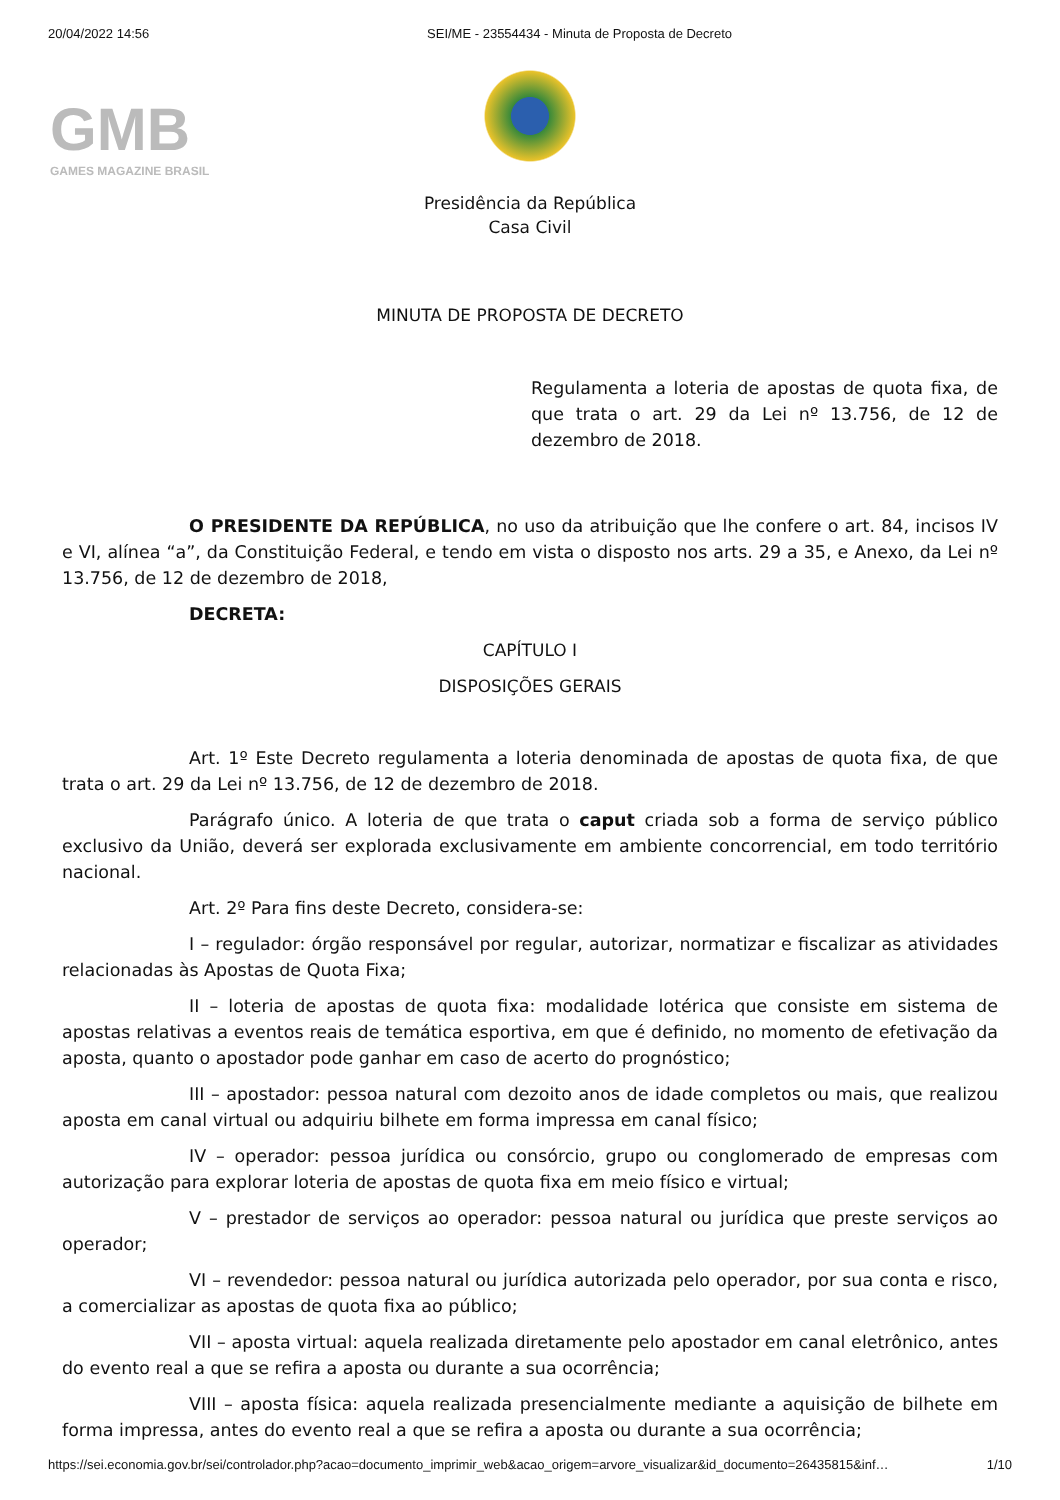20/04/2022 14:56 SEI/ME - 23554434 - Minuta de Proposta de Decreto
GMB
GAMES MAGAZINE BRASIL
Presidência da República
Casa Civil
MINUTA DE PROPOSTA DE DECRETO
Regulamenta a loteria de apostas de quota fixa, de que trata o art. 29 da Lei nº 13.756, de 12 de dezembro de 2018.
O PRESIDENTE DA REPÚBLICA, no uso da atribuição que lhe confere o art. 84, incisos IV e VI, alínea “a”, da Constituição Federal, e tendo em vista o disposto nos arts. 29 a 35, e Anexo, da Lei nº 13.756, de 12 de dezembro de 2018,
DECRETA:
CAPÍTULO I
DISPOSIÇÕES GERAIS
Art. 1º Este Decreto regulamenta a loteria denominada de apostas de quota fixa, de que trata o art. 29 da Lei nº 13.756, de 12 de dezembro de 2018.
Parágrafo único. A loteria de que trata o caput criada sob a forma de serviço público exclusivo da União, deverá ser explorada exclusivamente em ambiente concorrencial, em todo território nacional.
Art. 2º Para fins deste Decreto, considera-se:
I – regulador: órgão responsável por regular, autorizar, normatizar e fiscalizar as atividades relacionadas às Apostas de Quota Fixa;
II – loteria de apostas de quota fixa: modalidade lotérica que consiste em sistema de apostas relativas a eventos reais de temática esportiva, em que é definido, no momento de efetivação da aposta, quanto o apostador pode ganhar em caso de acerto do prognóstico;
III – apostador: pessoa natural com dezoito anos de idade completos ou mais, que realizou aposta em canal virtual ou adquiriu bilhete em forma impressa em canal físico;
IV – operador: pessoa jurídica ou consórcio, grupo ou conglomerado de empresas com autorização para explorar loteria de apostas de quota fixa em meio físico e virtual;
V – prestador de serviços ao operador: pessoa natural ou jurídica que preste serviços ao operador;
VI – revendedor: pessoa natural ou jurídica autorizada pelo operador, por sua conta e risco, a comercializar as apostas de quota fixa ao público;
VII – aposta virtual: aquela realizada diretamente pelo apostador em canal eletrônico, antes do evento real a que se refira a aposta ou durante a sua ocorrência;
VIII – aposta física: aquela realizada presencialmente mediante a aquisição de bilhete em forma impressa, antes do evento real a que se refira a aposta ou durante a sua ocorrência;
https://sei.economia.gov.br/sei/controlador.php?acao=documento_imprimir_web&acao_origem=arvore_visualizar&id_documento=26435815&inf… 1/10